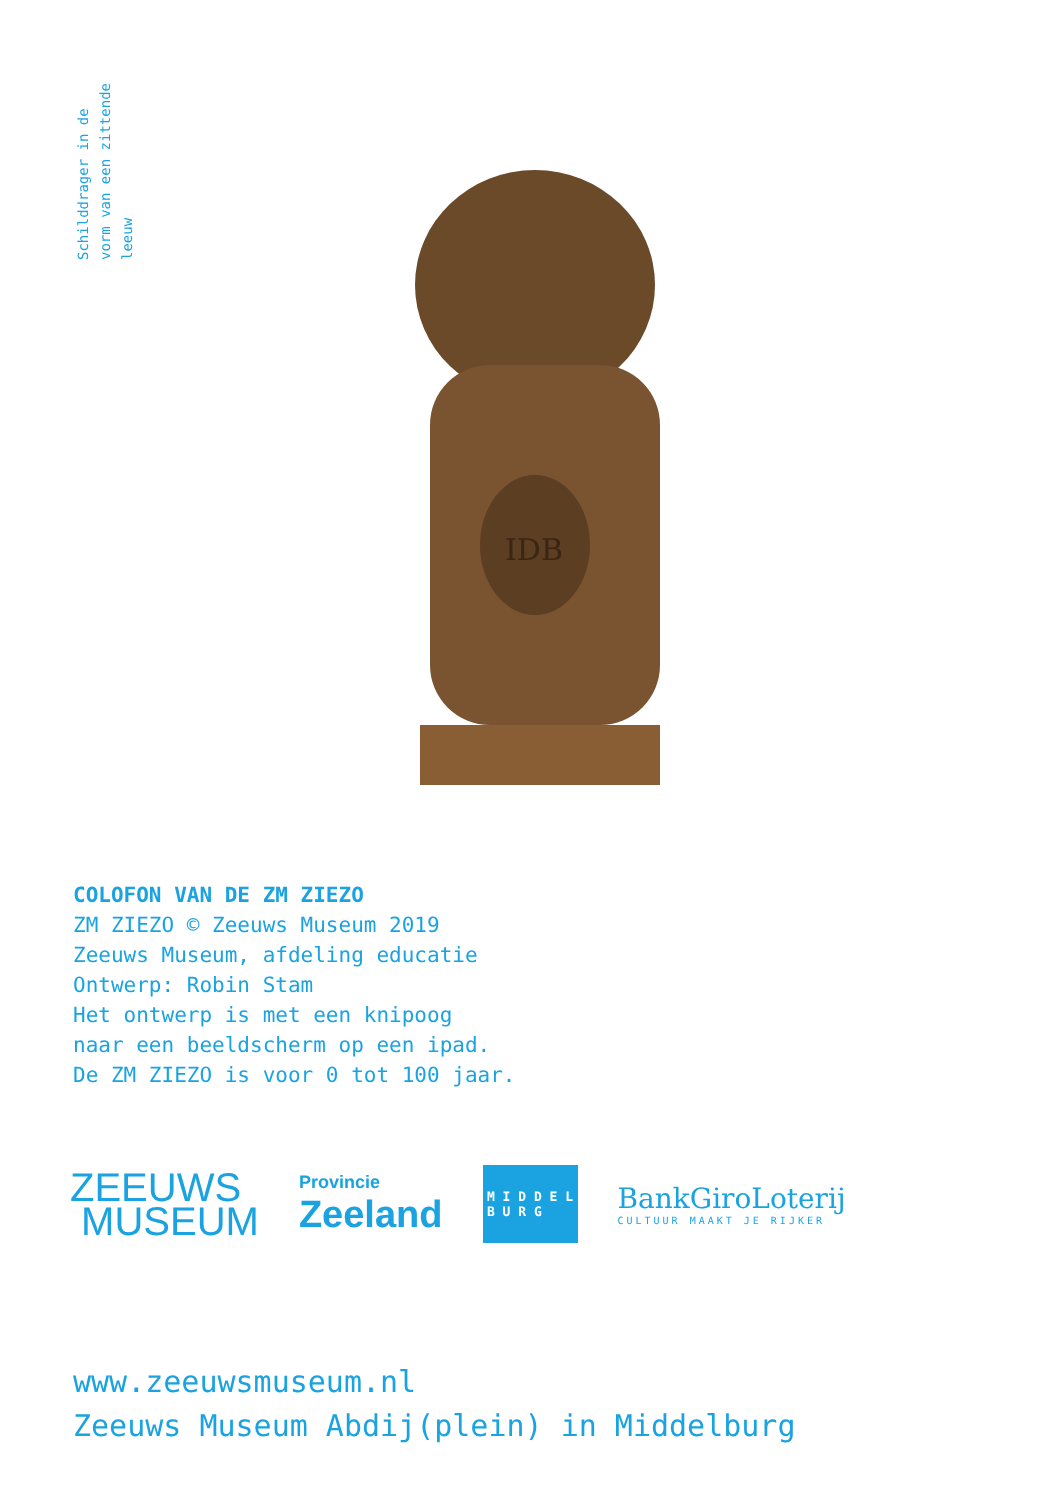Schilddrager in de
vorm van een zittende
leeuw
IDB
COLOFON VAN DE ZM ZIEZO
ZM ZIEZO © Zeeuws Museum 2019
Zeeuws Museum, afdeling educatie
Ontwerp: Robin Stam
Het ontwerp is met een knipoog
naar een beeldscherm op een ipad.
De ZM ZIEZO is voor 0 tot 100 jaar.
ZEEUWS
MUSEUM
Provincie
Zeeland
M I D D E L
B U R G
BankGiroLoterij
CULTUUR MAAKT JE RIJKER
www.zeeuwsmuseum.nl
Zeeuws Museum Abdij(plein) in Middelburg